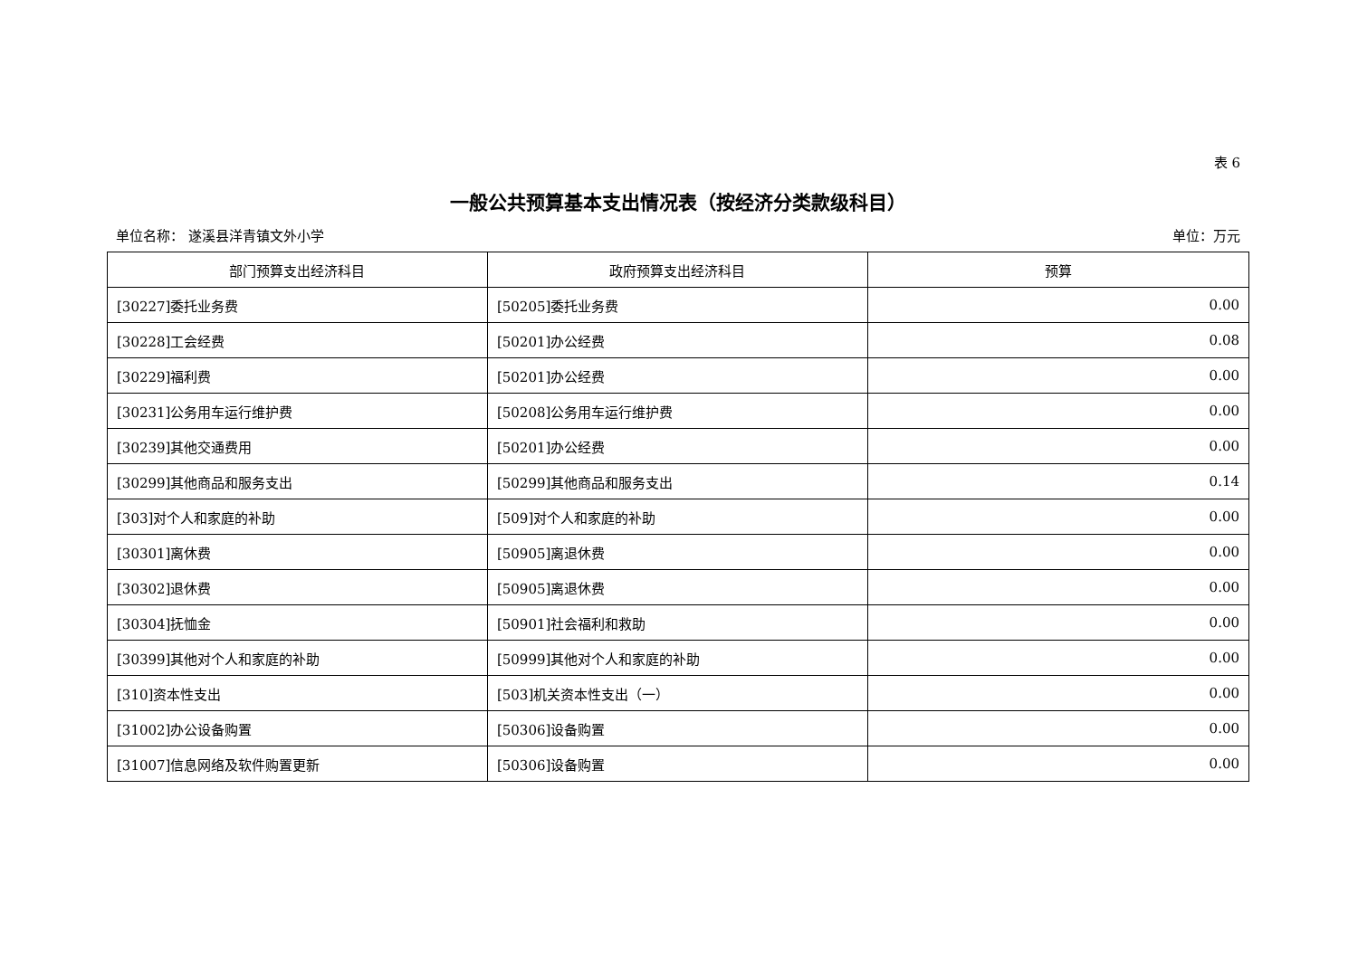表 6
一般公共预算基本支出情况表（按经济分类款级科目）
单位名称： 遂溪县洋青镇文外小学 单位：万元
| 部门预算支出经济科目 | 政府预算支出经济科目 | 预算 |
| --- | --- | --- |
| [30227]委托业务费 | [50205]委托业务费 | 0.00 |
| [30228]工会经费 | [50201]办公经费 | 0.08 |
| [30229]福利费 | [50201]办公经费 | 0.00 |
| [30231]公务用车运行维护费 | [50208]公务用车运行维护费 | 0.00 |
| [30239]其他交通费用 | [50201]办公经费 | 0.00 |
| [30299]其他商品和服务支出 | [50299]其他商品和服务支出 | 0.14 |
| [303]对个人和家庭的补助 | [509]对个人和家庭的补助 | 0.00 |
| [30301]离休费 | [50905]离退休费 | 0.00 |
| [30302]退休费 | [50905]离退休费 | 0.00 |
| [30304]抚恤金 | [50901]社会福利和救助 | 0.00 |
| [30399]其他对个人和家庭的补助 | [50999]其他对个人和家庭的补助 | 0.00 |
| [310]资本性支出 | [503]机关资本性支出（一） | 0.00 |
| [31002]办公设备购置 | [50306]设备购置 | 0.00 |
| [31007]信息网络及软件购置更新 | [50306]设备购置 | 0.00 |